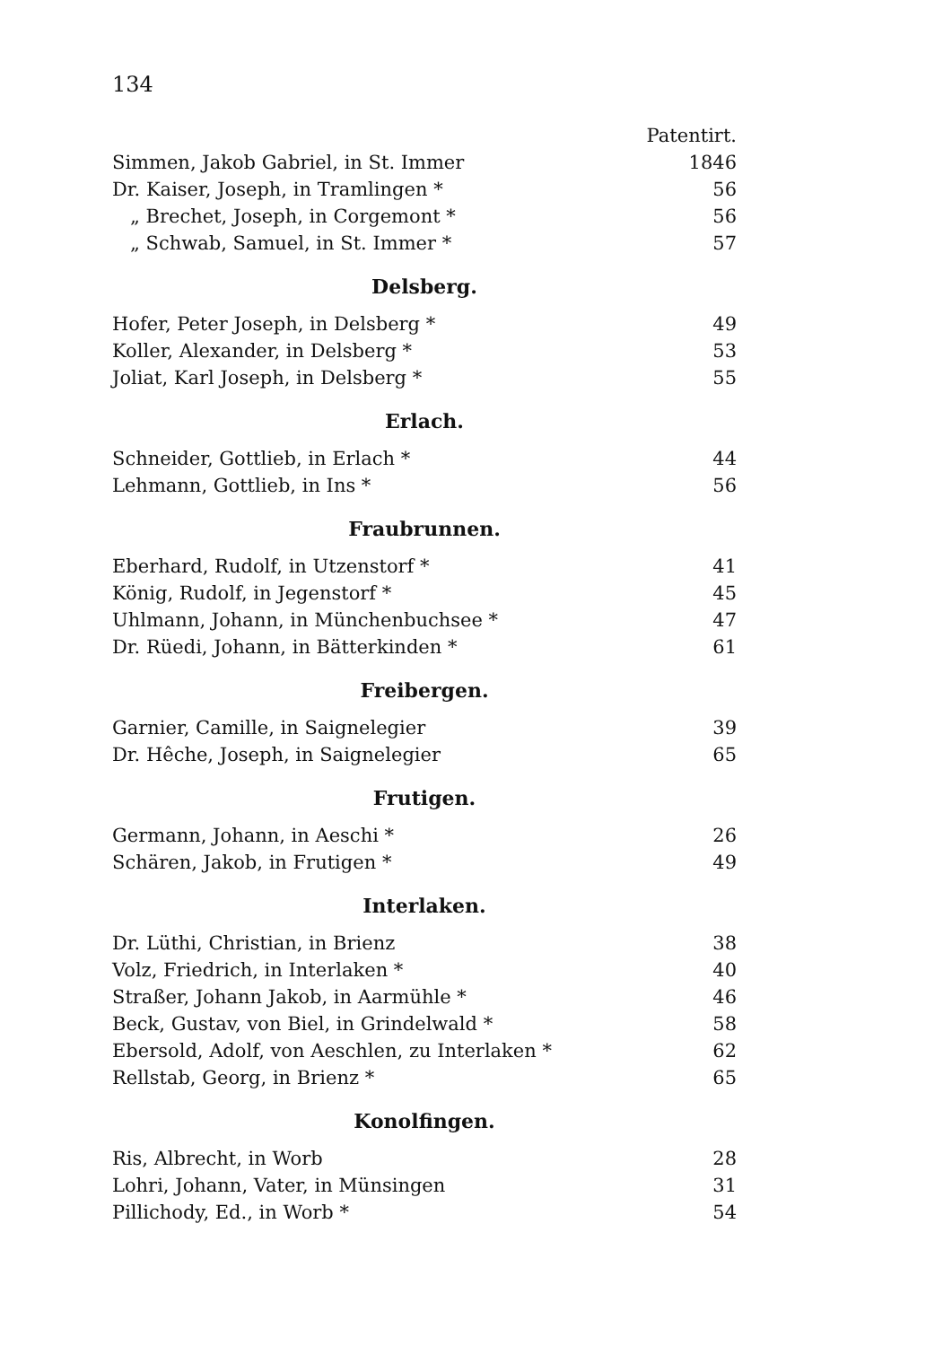134
| | Patentirt. |
| Simmen, Jakob Gabriel, in St. Immer | 1846 |
| Dr. Kaiser, Joseph, in Tramlingen * | 56 |
| „ Brechet, Joseph, in Corgemont * | 56 |
| „ Schwab, Samuel, in St. Immer * | 57 |
Delsberg.
| Hofer, Peter Joseph, in Delsberg * | 49 |
| Koller, Alexander, in Delsberg * | 53 |
| Joliat, Karl Joseph, in Delsberg * | 55 |
Erlach.
| Schneider, Gottlieb, in Erlach * | 44 |
| Lehmann, Gottlieb, in Ins * | 56 |
Fraubrunnen.
| Eberhard, Rudolf, in Utzenstorf * | 41 |
| König, Rudolf, in Jegenstorf * | 45 |
| Uhlmann, Johann, in Münchenbuchsee * | 47 |
| Dr. Rüedi, Johann, in Bätterkinden * | 61 |
Freibergen.
| Garnier, Camille, in Saignelegier | 39 |
| Dr. Hêche, Joseph, in Saignelegier | 65 |
Frutigen.
| Germann, Johann, in Aeschi * | 26 |
| Schären, Jakob, in Frutigen * | 49 |
Interlaken.
| Dr. Lüthi, Christian, in Brienz | 38 |
| Volz, Friedrich, in Interlaken * | 40 |
| Straßer, Johann Jakob, in Aarmühle * | 46 |
| Beck, Gustav, von Biel, in Grindelwald * | 58 |
| Ebersold, Adolf, von Aeschlen, zu Interlaken * | 62 |
| Rellstab, Georg, in Brienz * | 65 |
Konolfingen.
| Ris, Albrecht, in Worb | 28 |
| Lohri, Johann, Vater, in Münsingen | 31 |
| Pillichody, Ed., in Worb * | 54 |